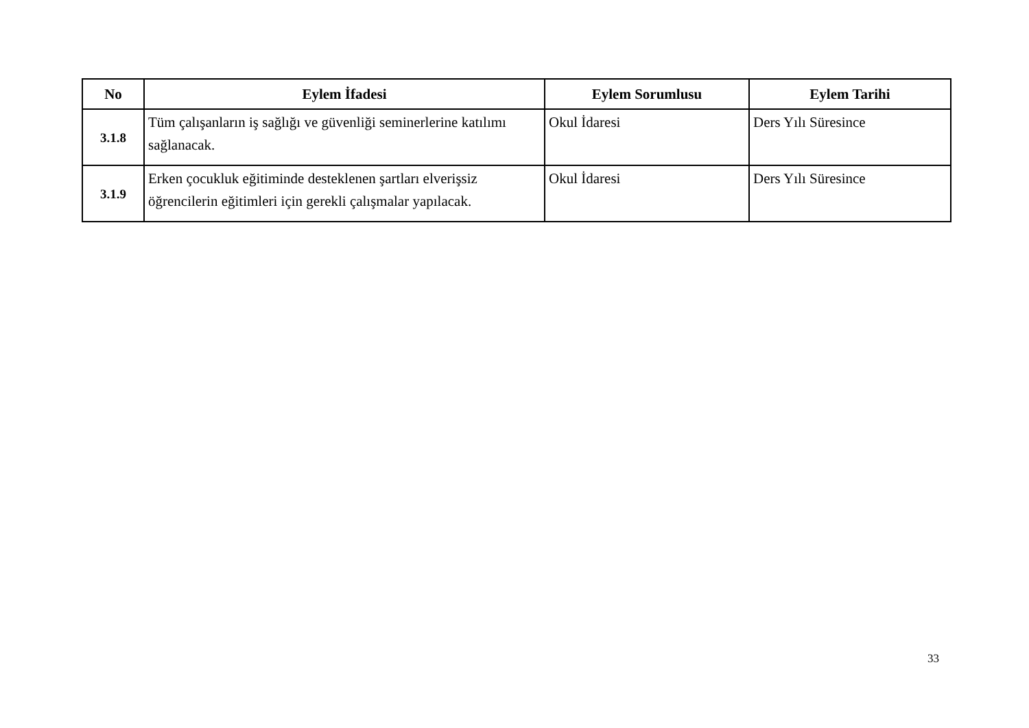| No | Eylem İfadesi | Eylem Sorumlusu | Eylem Tarihi |
| --- | --- | --- | --- |
| 3.1.8 | Tüm çalışanların iş sağlığı ve güvenliği seminerlerine katılımı sağlanacak. | Okul İdaresi | Ders Yılı Süresince |
| 3.1.9 | Erken çocukluk eğitiminde desteklenen şartları elverişsiz öğrencilerin eğitimleri için gerekli çalışmalar yapılacak. | Okul İdaresi | Ders Yılı Süresince |
33